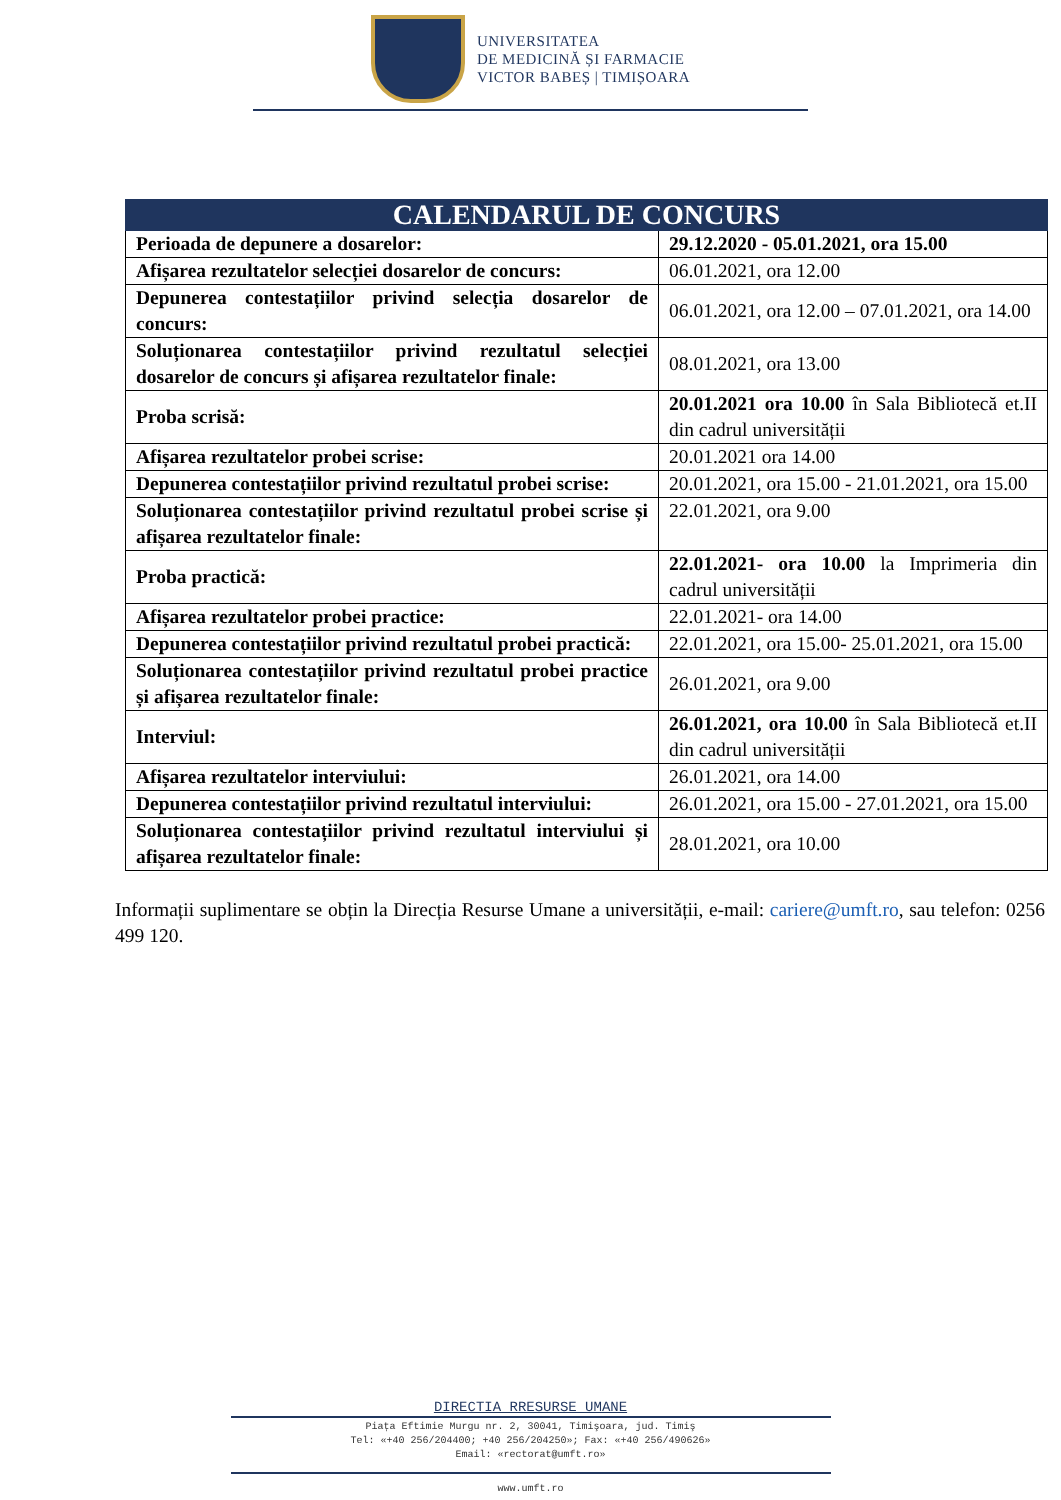UNIVERSITATEA
DE MEDICINĂ ȘI FARMACIE
VICTOR BABEȘ | TIMIȘOARA
| CALENDARUL DE CONCURS | |
| --- | --- |
| Perioada de depunere a dosarelor: | 29.12.2020 - 05.01.2021, ora 15.00 |
| Afișarea rezultatelor selecției dosarelor de concurs: | 06.01.2021, ora 12.00 |
| Depunerea contestațiilor privind selecția dosarelor de concurs: | 06.01.2021, ora 12.00 – 07.01.2021, ora 14.00 |
| Soluționarea contestațiilor privind rezultatul selecției dosarelor de concurs și afișarea rezultatelor finale: | 08.01.2021, ora 13.00 |
| Proba scrisă: | 20.01.2021 ora 10.00 în Sala Bibliotecă et.II din cadrul universității |
| Afișarea rezultatelor probei scrise: | 20.01.2021 ora 14.00 |
| Depunerea contestațiilor privind rezultatul probei scrise: | 20.01.2021, ora 15.00 - 21.01.2021, ora 15.00 |
| Soluționarea contestațiilor privind rezultatul probei scrise și afișarea rezultatelor finale: | 22.01.2021, ora 9.00 |
| Proba practică: | 22.01.2021- ora 10.00 la Imprimeria din cadrul universității |
| Afișarea rezultatelor probei practice: | 22.01.2021- ora 14.00 |
| Depunerea contestațiilor privind rezultatul probei practică: | 22.01.2021, ora 15.00- 25.01.2021, ora 15.00 |
| Soluționarea contestațiilor privind rezultatul probei practice și afișarea rezultatelor finale: | 26.01.2021, ora 9.00 |
| Interviul: | 26.01.2021, ora 10.00 în Sala Bibliotecă et.II din cadrul universității |
| Afișarea rezultatelor interviului: | 26.01.2021, ora 14.00 |
| Depunerea contestațiilor privind rezultatul interviului: | 26.01.2021, ora 15.00 - 27.01.2021, ora 15.00 |
| Soluționarea contestațiilor privind rezultatul interviului și afișarea rezultatelor finale: | 28.01.2021, ora 10.00 |
Informații suplimentare se obțin la Direcția Resurse Umane a universității, e-mail: cariere@umft.ro, sau telefon: 0256 499 120.
DIRECTIA RRESURSE UMANE
Piața Eftimie Murgu nr. 2, 30041, Timişoara, jud. Timiş
Tel: «+40 256/204400; +40 256/204250»; Fax: «+40 256/490626»
Email: «rectorat@umft.ro»
www.umft.ro